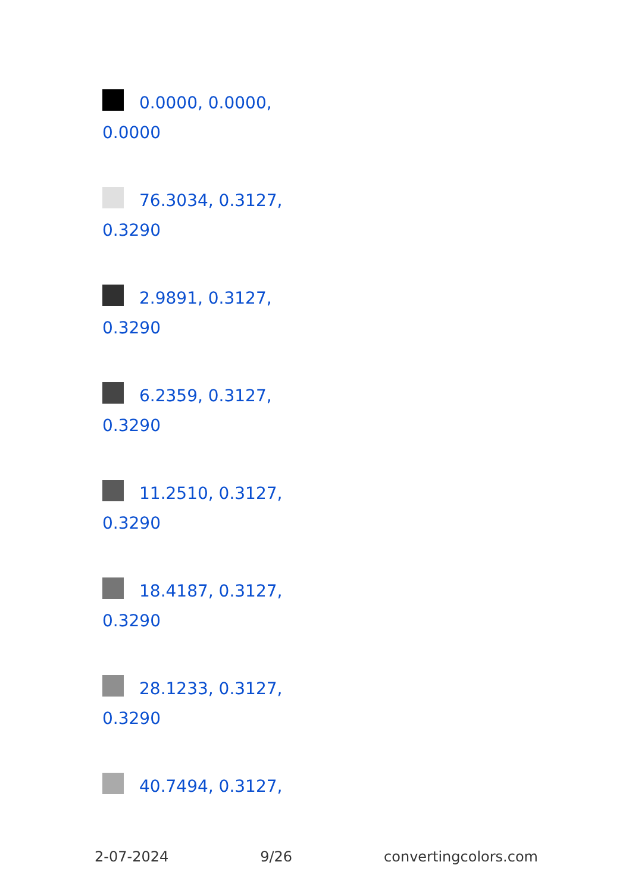0.0000, 0.0000, 0.0000
76.3034, 0.3127, 0.3290
2.9891, 0.3127, 0.3290
6.2359, 0.3127, 0.3290
11.2510, 0.3127, 0.3290
18.4187, 0.3127, 0.3290
28.1233, 0.3127, 0.3290
40.7494, 0.3127,
2-07-2024 9/26 convertingcolors.com